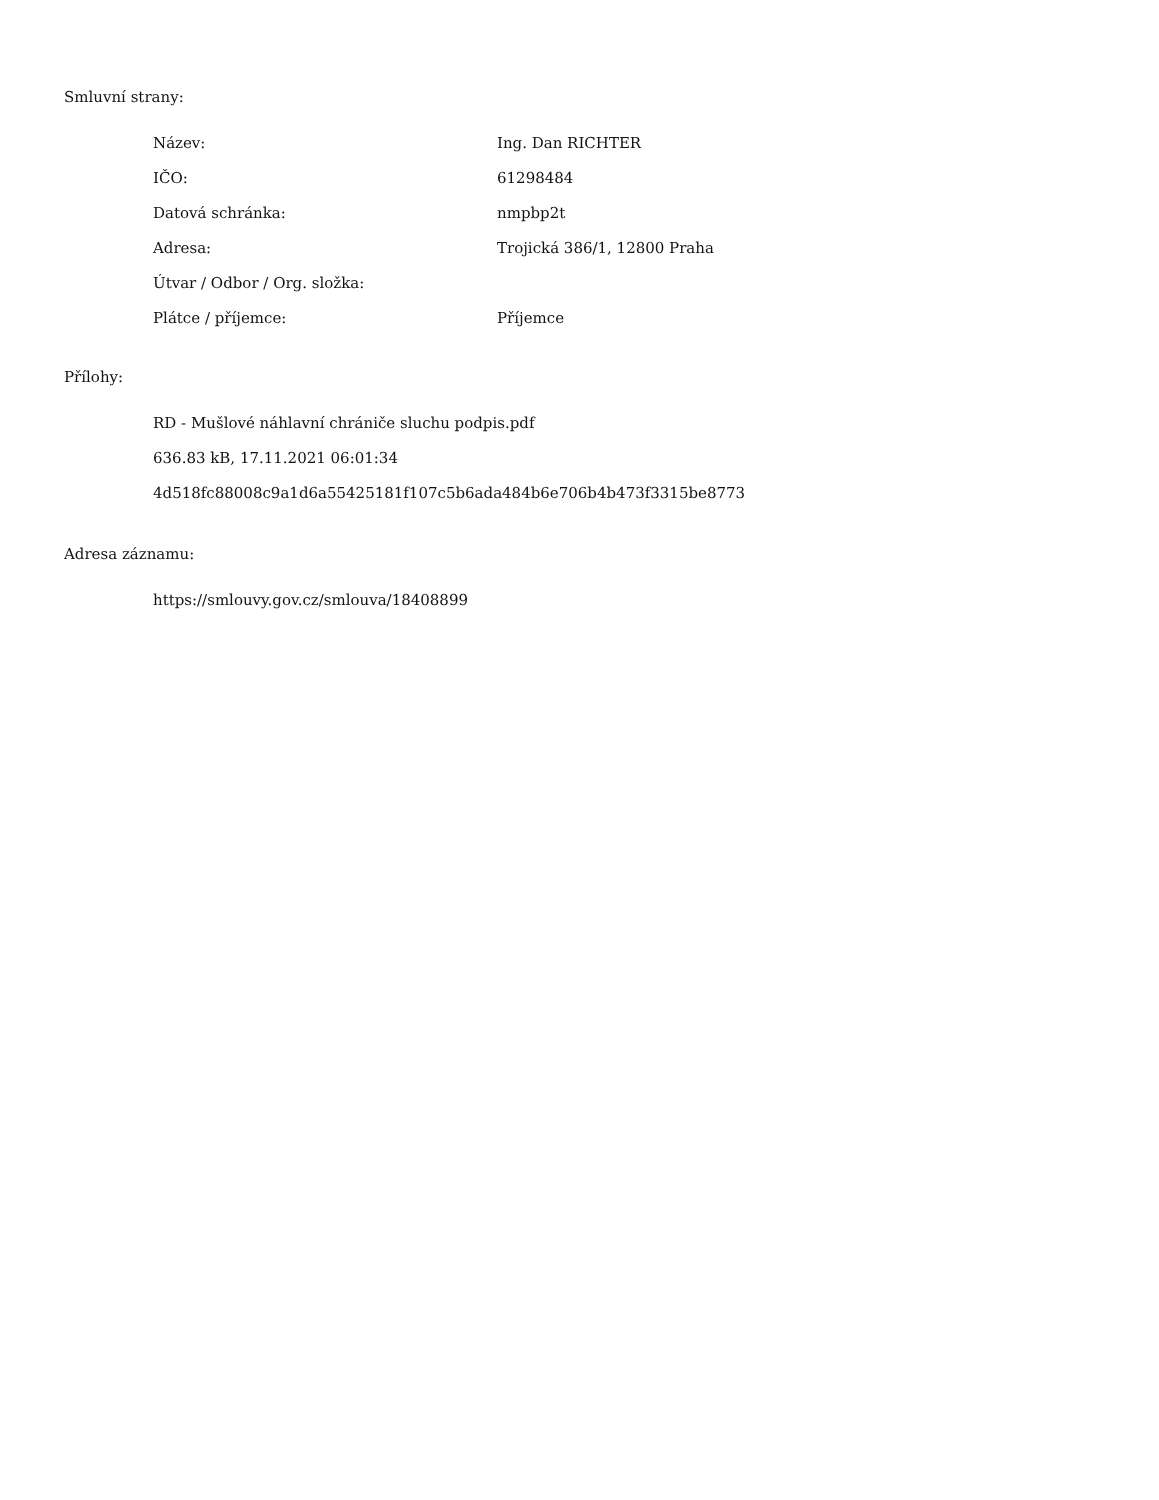Smluvní strany:
| Název: | Ing. Dan RICHTER |
| IČO: | 61298484 |
| Datová schránka: | nmpbp2t |
| Adresa: | Trojická 386/1, 12800 Praha |
| Útvar / Odbor / Org. složka: | |
| Plátce / příjemce: | Příjemce |
Přílohy:
RD - Mušlové náhlavní chrániče sluchu podpis.pdf
636.83 kB, 17.11.2021 06:01:34
4d518fc88008c9a1d6a55425181f107c5b6ada484b6e706b4b473f3315be8773
Adresa záznamu:
https://smlouvy.gov.cz/smlouva/18408899